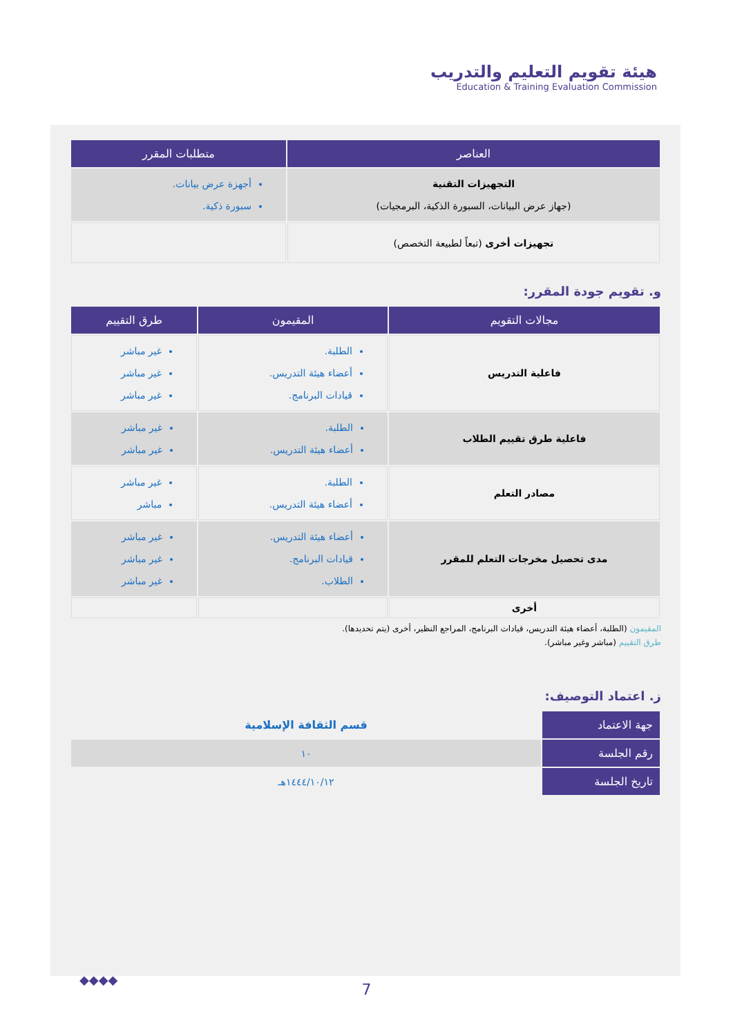هيئة تقويم التعليم والتدريب
Education & Training Evaluation Commission
| العناصر | متطلبات المقرر |
| --- | --- |
| التجهيزات التقنية (جهاز عرض البيانات، السبورة الذكية، البرمجيات) | أجهزة عرض بيانات. سبورة ذكية. |
| تجهيزات أخرى (تبعاً لطبيعة التخصص) | |
و. تقويم جودة المقرر:
| مجالات التقويم | المقيمون | طرق التقييم |
| --- | --- | --- |
| فاعلية التدريس | الطلبة. أعضاء هيئة التدريس. قيادات البرنامج. | غير مباشر غير مباشر غير مباشر |
| فاعلية طرق تقييم الطلاب | الطلبة. أعضاء هيئة التدريس. | غير مباشر غير مباشر |
| مصادر التعلم | الطلبة. أعضاء هيئة التدريس. | غير مباشر مباشر |
| مدى تحصيل مخرجات التعلم للمقرر | أعضاء هيئة التدريس. قيادات البرنامج. الطلاب. | غير مباشر غير مباشر غير مباشر |
| أخرى | | |
المقيمون (الطلبة، أعضاء هيئة التدريس، قيادات البرنامج، المراجع النظير، أخرى (يتم تحديدها).
طرق التقييم (مباشر وغير مباشر).
ز. اعتماد التوصيف:
| جهة الاعتماد | قسم الثقافة الإسلامية |
| رقم الجلسة | ١٠ |
| تاريخ الجلسة | ١٤٤٤/١٠/١٢هـ |
◆◆◆◆
7